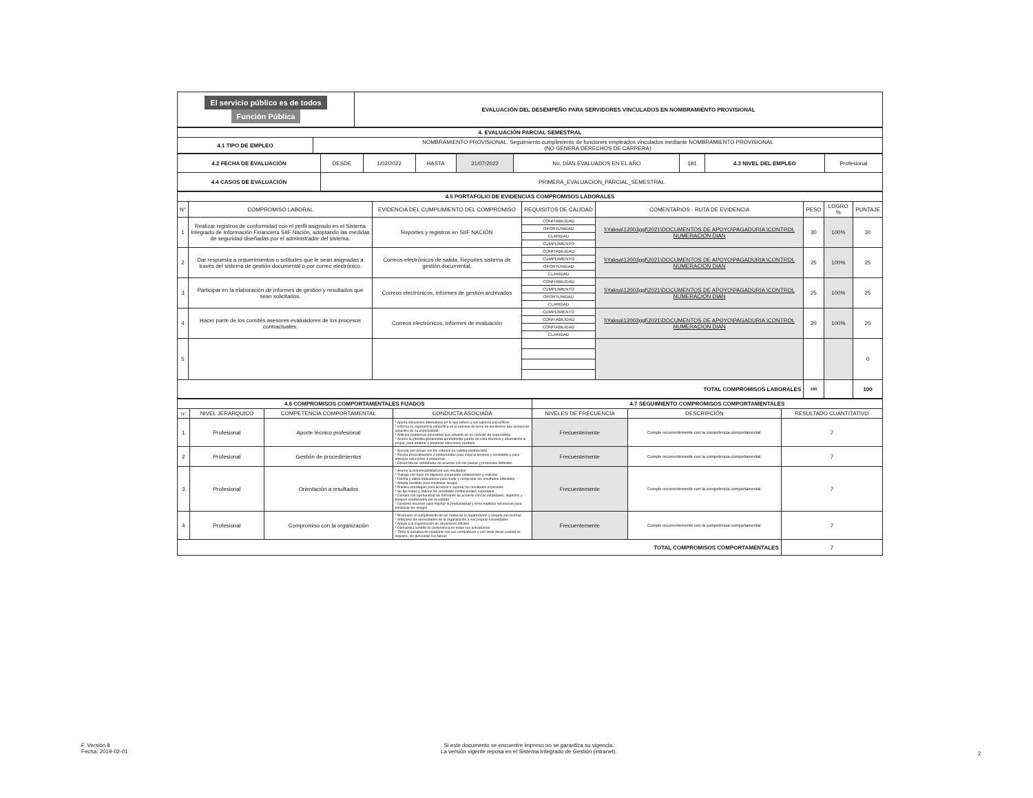| El servicio público es de todos Función Pública | EVALUACIÓN DEL DESEMPEÑO PARA SERVIDORES VINCULADOS EN NOMBRAMIENTO PROVISIONAL |
| 4. EVALUACIÓN PARCIAL SEMESTRAL | |
| 4.1 TIPO DE EMPLEO | NOMBRAMIENTO PROVISIONAL. Seguimiento cumplimiento de funciones empleados vinculados mediante NOMBRAMIENTO PROVISIONAL (NO GENERA DERECHOS DE CARRERA) |
| 4.2 FECHA DE EVALUACIÓN | DESDE | 1/02/2022 | HASTA | 31/07/2022 | No. DÍAS EVALUADOS EN EL AÑO | 181 | 4.3 NIVEL DEL EMPLEO | Profesional |
| 4.4 CASOS DE EVALUACIÓN | PRIMERA_EVALUACION_PARCIAL_SEMESTRAL | | | | | | | |
| 4.5 PORTAFOLIO DE EVIDENCIAS COMPROMISOS LABORALES | | | | | | | |
| N° | COMPROMISO LABORAL | EVIDENCIA DEL CUMPLIMIENTO DEL COMPROMISO | REQUISITOS DE CALIDAD | COMENTARIOS - RUTA DE EVIDENCIA | PESO | LOGRO % | PUNTAJE |
| 1 | Realizar registros de conformidad con el perfil asignado en el Sistema Integrado de Información Financiera SIIF Nación, adoptando las medidas de seguridad diseñadas por el administrador del sistema. | Reportes y registros en SIIF NACIÓN | CONFIABILIDAD | \\Yaksa\12003ggf\2021\DOCUMENTOS DE APOYO\PAGADURIA \CONTROL NUMERACION DIAN | 30 | 100% | 30 |
| | | | OPORTUNIDAD | | | | |
| | | | CLARIDAD | | | | |
| | | | CUMPLIMIENTO | | | | |
| 2 | Dar respuesta a requerimientos o solitudes que le sean asignadas a través del sistema de gestión documental o por correo electrónico. | Correos electrónicos de salida, Reportes sistema de gestión documental. | CONFIABILIDAD | \\Yaksa\12003ggf\2021\DOCUMENTOS DE APOYO\PAGADURIA \CONTROL NUMERACION DIAN | 25 | 100% | 25 |
| | | | CUMPLIMIENTO | | | | |
| | | | OPORTUNIDAD | | | | |
| | | | CLARIDAD | | | | |
| 3 | Participar en la elaboración de informes de gestión y resultados que sean solicitados. | Correos electrónicos, informes de gestión archivados | CONFIABILIDAD | \\Yaksa\12003ggf\2021\DOCUMENTOS DE APOYO\PAGADURIA \CONTROL NUMERACION DIAN | 25 | 100% | 25 |
| | | | CUMPLIMIENTO | | | | |
| | | | OPORTUNIDAD | | | | |
| | | | CLARIDAD | | | | |
| 4 | Hacer parte de los comités asesores evaluadores de los procesos contractuales. | Correos electrónicos, informes de evaluación | CUMPLIMIENTO | \\Yaksa\12003ggf\2021\DOCUMENTOS DE APOYO\PAGADURIA \CONTROL NUMERACION DIAN | 20 | 100% | 20 |
| | | | CONFIABILIDAD | | | | |
| | | | CONFIABILIDAD | | | | |
| | | | CLARIDAD | | | | |
| 5 | | | | | | | 0 |
| TOTAL COMPROMISOS LABORALES | | | | | 100 | | 100 |
| 4.6 COMPROMISOS COMPORTAMENTALES FIJADOS | | | | 4.7 SEGUIMIENTO COMPROMISOS COMPORTAMENTALES | | |
| N° | NIVEL JERARQUICO | COMPETENCIA COMPORTAMENTAL | CONDUCTA ASOCIADA | NIVELES DE FRECUENCIA | DESCRIPCIÓN | RESULTADO CUANTITATIVO |
| 1 | Profesional | Aporte técnico profesional | * Aporta soluciones alternativas en lo que refiere a sus saberes específicos * Informa su experiencia específica en el proceso de toma de decisiones que involucran aspectos de su especialidad * Anticipa problemas previsibles que advierte en su carácter de especialista * Asume la interdisciplinariedad aprendiendo puntos de vista diversos y alternativos al propio, para analizar y ponderar soluciones posibles. | Frecuentemente | Cumple recurrentemente con la competencia comportamental. | 7 |
| 2 | Profesional | Gestión de procedimientos | * Ejecuta sus tareas con los criterios de calidad establecidos * Revisa procedimientos e instrumentos para mejorar tiempos y resultados y para anticipar soluciones a problemas * Desarrolla las actividades de acuerdo con las pautas y protocolos definidos | Frecuentemente | Cumple recurrentemente con la competencia comportamental. | 7 |
| 3 | Profesional | Orientación a resultados | * Asume la responsabilidad por sus resultados * Trabaja con base en objetivos claramente establecidos y realistas * Diseña y utiliza indicadores para medir y comprobar los resultados obtenidos * Adopta medidas para minimizar riesgos * Plantea estrategias para alcanzar o superar los resultados esperados * Se fija metas y obtiene los resultados institucionales esperados * Cumple con oportunidad las funciones de acuerdo con los estándares, objetivos y tiempos establecidos por la entidad * Gestiona recursos para mejorar la productividad y toma medidas necesarias para minimizar los riesgos | Frecuentemente | Cumple recurrentemente con la competencia comportamental. | 7 |
| 4 | Profesional | Compromiso con la organización | * Promueve el cumplimiento de las metas de la organización y respeta sus normas * Antepone las necesidades de la organización a sus propias necesidades * Apoya a la organización en situaciones difíciles * Demuestra sentido de pertenencia en todas sus actuaciones * Toma la iniciativa de colaborar con sus compañeros y con otras áreas cuando se requiere, sin descuidar sus tareas | Frecuentemente | Cumple recurrentemente con la competencia comportamental. | 7 |
| TOTAL COMPROMISOS COMPORTAMENTALES | | | | | | 7 |
F. Versión 8
Fecha: 2019-02-01
Si este documento se encuentre impreso no se garantiza su vigencia.
La versión vigente reposa en el Sistema Integrado de Gestión (intranet).
2